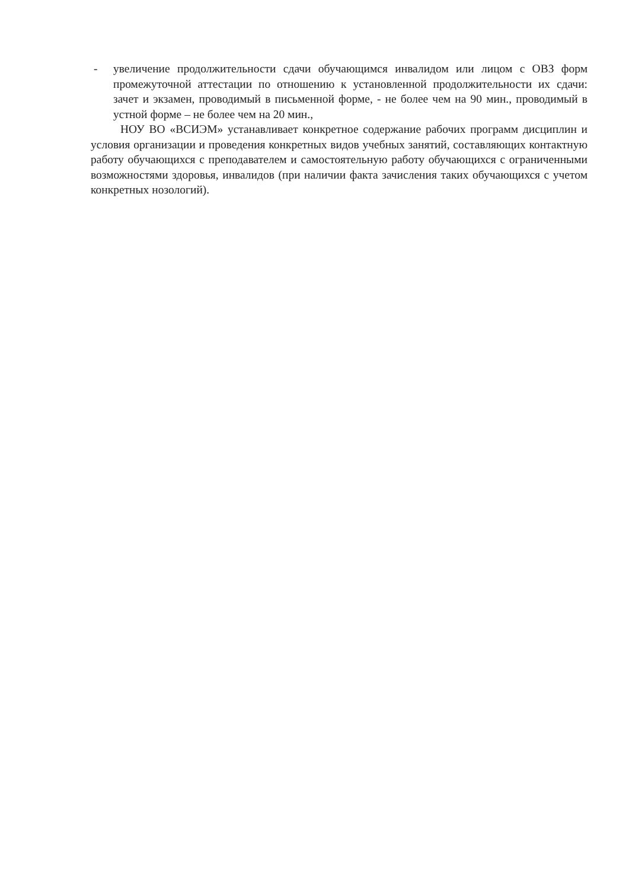- увеличение продолжительности сдачи обучающимся инвалидом или лицом с ОВЗ форм промежуточной аттестации по отношению к установленной продолжительности их сдачи: зачет и экзамен, проводимый в письменной форме, - не более чем на 90 мин., проводимый в устной форме – не более чем на 20 мин.,
НОУ ВО «ВСИЭМ» устанавливает конкретное содержание рабочих программ дисциплин и условия организации и проведения конкретных видов учебных занятий, составляющих контактную работу обучающихся с преподавателем и самостоятельную работу обучающихся с ограниченными возможностями здоровья, инвалидов (при наличии факта зачисления таких обучающихся с учетом конкретных нозологий).